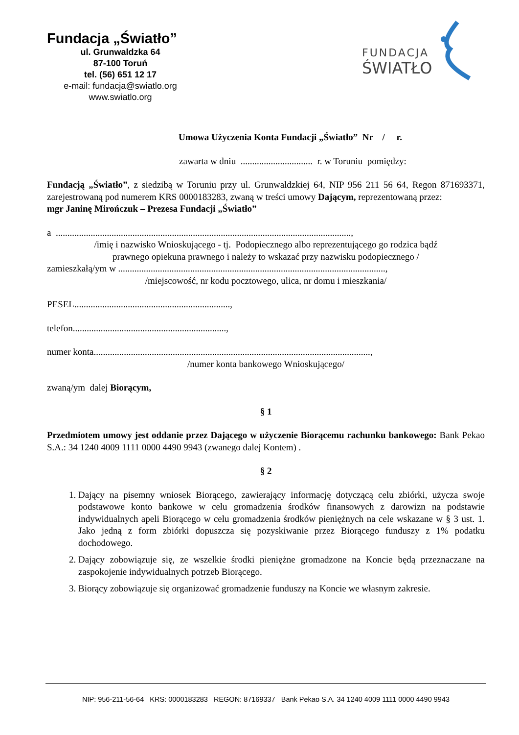Fundacja „Światło”
ul. Grunwaldzka 64
87-100 Toruń
tel. (56) 651 12 17
e-mail: fundacja@swiatlo.org
www.swiatlo.org
FUNDACJA
ŚWIATŁO
Umowa Użyczenia Konta Fundacji „Światło” Nr / r.
zawarta w dniu ............................... r. w Toruniu pomiędzy:
Fundacją „Światło”, z siedzibą w Toruniu przy ul. Grunwaldzkiej 64, NIP 956 211 56 64, Regon 871693371, zarejestrowaną pod numerem KRS 0000183283, zwaną w treści umowy Dającym, reprezentowaną przez:
mgr Janinę Mirończuk – Prezesa Fundacji „Światło”
a ...............................................................................................................................,
/imię i nazwisko Wnioskującego - tj. Podopiecznego albo reprezentującego go rodzica bądź
prawnego opiekuna prawnego i należy to wskazać przy nazwisku podopiecznego /
zamieszkałą/ym w ...................................................................................................................,
/miejscowość, nr kodu pocztowego, ulica, nr domu i mieszkania/
PESEL...................................................................,
telefon..................................................................,
numer konta.......................................................................................................................,
/numer konta bankowego Wnioskującego/
zwaną/ym dalej Biorącym,
§ 1
Przedmiotem umowy jest oddanie przez Dającego w użyczenie Biorącemu rachunku bankowego: Bank Pekao S.A.: 34 1240 4009 1111 0000 4490 9943 (zwanego dalej Kontem) .
§ 2
1. Dający na pisemny wniosek Biorącego, zawierający informację dotyczącą celu zbiórki, użycza swoje podstawowe konto bankowe w celu gromadzenia środków finansowych z darowizn na podstawie indywidualnych apeli Biorącego w celu gromadzenia środków pieniężnych na cele wskazane w § 3 ust. 1. Jako jedną z form zbiórki dopuszcza się pozyskiwanie przez Biorącego funduszy z 1% podatku dochodowego.
2. Dający zobowiązuje się, ze wszelkie środki pieniężne gromadzone na Koncie będą przeznaczane na zaspokojenie indywidualnych potrzeb Biorącego.
3. Biorący zobowiązuje się organizować gromadzenie funduszy na Koncie we własnym zakresie.
NIP: 956-211-56-64 KRS: 0000183283 REGON: 87169337 Bank Pekao S.A. 34 1240 4009 1111 0000 4490 9943